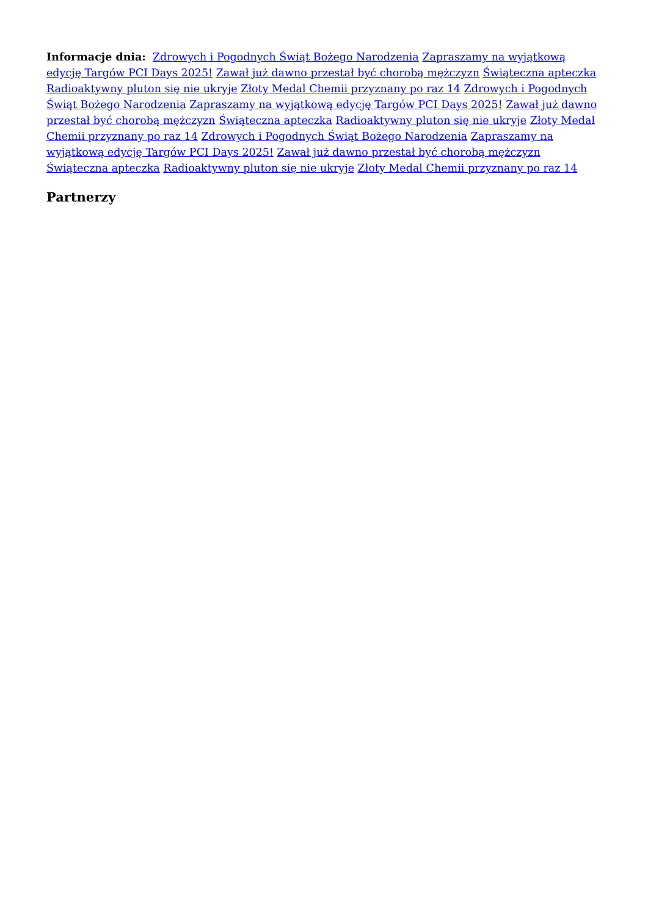Informacje dnia: Zdrowych i Pogodnych Świąt Bożego Narodzenia Zapraszamy na wyjątkową edycję Targów PCI Days 2025! Zawał już dawno przestał być chorobą mężczyzn Świąteczna apteczka Radioaktywny pluton się nie ukryje Złoty Medal Chemii przyznany po raz 14 Zdrowych i Pogodnych Świąt Bożego Narodzenia Zapraszamy na wyjątkową edycję Targów PCI Days 2025! Zawał już dawno przestał być chorobą mężczyzn Świąteczna apteczka Radioaktywny pluton się nie ukryje Złoty Medal Chemii przyznany po raz 14 Zdrowych i Pogodnych Świąt Bożego Narodzenia Zapraszamy na wyjątkową edycję Targów PCI Days 2025! Zawał już dawno przestał być chorobą mężczyzn Świąteczna apteczka Radioaktywny pluton się nie ukryje Złoty Medal Chemii przyznany po raz 14
Partnerzy